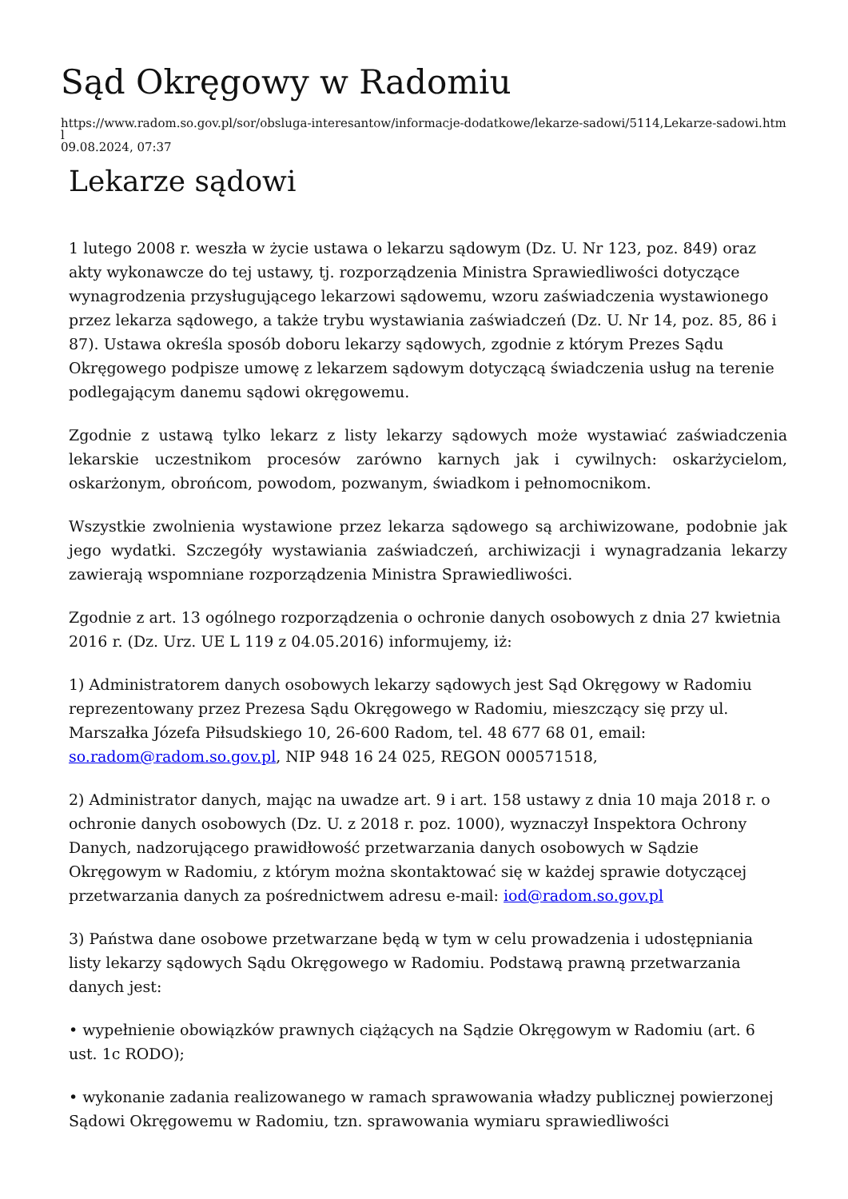Sąd Okręgowy w Radomiu
https://www.radom.so.gov.pl/sor/obsluga-interesantow/informacje-dodatkowe/lekarze-sadowi/5114,Lekarze-sadowi.html
09.08.2024, 07:37
Lekarze sądowi
1 lutego 2008 r. weszła w życie ustawa o lekarzu sądowym (Dz. U. Nr 123, poz. 849) oraz akty wykonawcze do tej ustawy, tj. rozporządzenia Ministra Sprawiedliwości dotyczące wynagrodzenia przysługującego lekarzowi sądowemu, wzoru zaświadczenia wystawionego przez lekarza sądowego, a także trybu wystawiania zaświadczeń (Dz. U. Nr 14, poz. 85, 86 i 87). Ustawa określa sposób doboru lekarzy sądowych, zgodnie z którym Prezes Sądu Okręgowego podpisze umowę z lekarzem sądowym dotyczącą świadczenia usług na terenie podlegającym danemu sądowi okręgowemu.
Zgodnie z ustawą tylko lekarz z listy lekarzy sądowych może wystawiać zaświadczenia lekarskie uczestnikom procesów zarówno karnych jak i cywilnych: oskarżycielom, oskarżonym, obrońcom, powodom, pozwanym, świadkom i pełnomocnikom.
Wszystkie zwolnienia wystawione przez lekarza sądowego są archiwizowane, podobnie jak jego wydatki. Szczegóły wystawiania zaświadczeń, archiwizacji i wynagradzania lekarzy zawierają wspomniane rozporządzenia Ministra Sprawiedliwości.
Zgodnie z art. 13 ogólnego rozporządzenia o ochronie danych osobowych z dnia 27 kwietnia 2016 r. (Dz. Urz. UE L 119 z 04.05.2016) informujemy, iż:
1) Administratorem danych osobowych lekarzy sądowych jest Sąd Okręgowy w Radomiu reprezentowany przez Prezesa Sądu Okręgowego w Radomiu, mieszczący się przy ul. Marszałka Józefa Piłsudskiego 10, 26-600 Radom, tel. 48 677 68 01, email: so.radom@radom.so.gov.pl, NIP 948 16 24 025, REGON 000571518,
2) Administrator danych, mając na uwadze art. 9 i art. 158 ustawy z dnia 10 maja 2018 r. o ochronie danych osobowych (Dz. U. z 2018 r. poz. 1000), wyznaczył Inspektora Ochrony Danych, nadzorującego prawidłowość przetwarzania danych osobowych w Sądzie Okręgowym w Radomiu, z którym można skontaktować się w każdej sprawie dotyczącej przetwarzania danych za pośrednictwem adresu e-mail: iod@radom.so.gov.pl
3) Państwa dane osobowe przetwarzane będą w tym w celu prowadzenia i udostępniania listy lekarzy sądowych Sądu Okręgowego w Radomiu. Podstawą prawną przetwarzania danych jest:
• wypełnienie obowiązków prawnych ciążących na Sądzie Okręgowym w Radomiu (art. 6 ust. 1c RODO);
• wykonanie zadania realizowanego w ramach sprawowania władzy publicznej powierzonej Sądowi Okręgowemu w Radomiu, tzn. sprawowania wymiaru sprawiedliwości